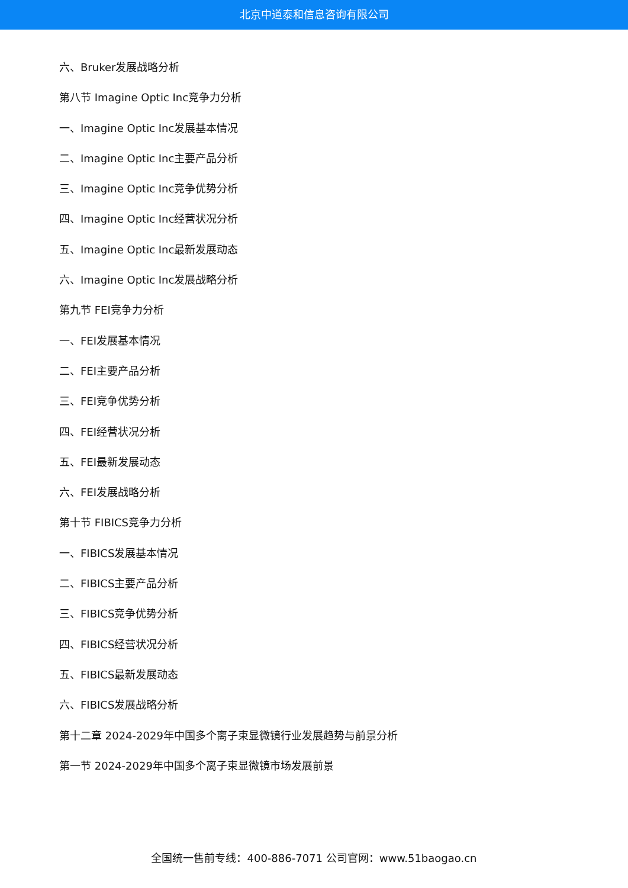北京中道泰和信息咨询有限公司
六、Bruker发展战略分析
第八节 Imagine Optic Inc竞争力分析
一、Imagine Optic Inc发展基本情况
二、Imagine Optic Inc主要产品分析
三、Imagine Optic Inc竞争优势分析
四、Imagine Optic Inc经营状况分析
五、Imagine Optic Inc最新发展动态
六、Imagine Optic Inc发展战略分析
第九节 FEI竞争力分析
一、FEI发展基本情况
二、FEI主要产品分析
三、FEI竞争优势分析
四、FEI经营状况分析
五、FEI最新发展动态
六、FEI发展战略分析
第十节 FIBICS竞争力分析
一、FIBICS发展基本情况
二、FIBICS主要产品分析
三、FIBICS竞争优势分析
四、FIBICS经营状况分析
五、FIBICS最新发展动态
六、FIBICS发展战略分析
第十二章 2024-2029年中国多个离子束显微镜行业发展趋势与前景分析
第一节 2024-2029年中国多个离子束显微镜市场发展前景
全国统一售前专线：400-886-7071 公司官网：www.51baogao.cn